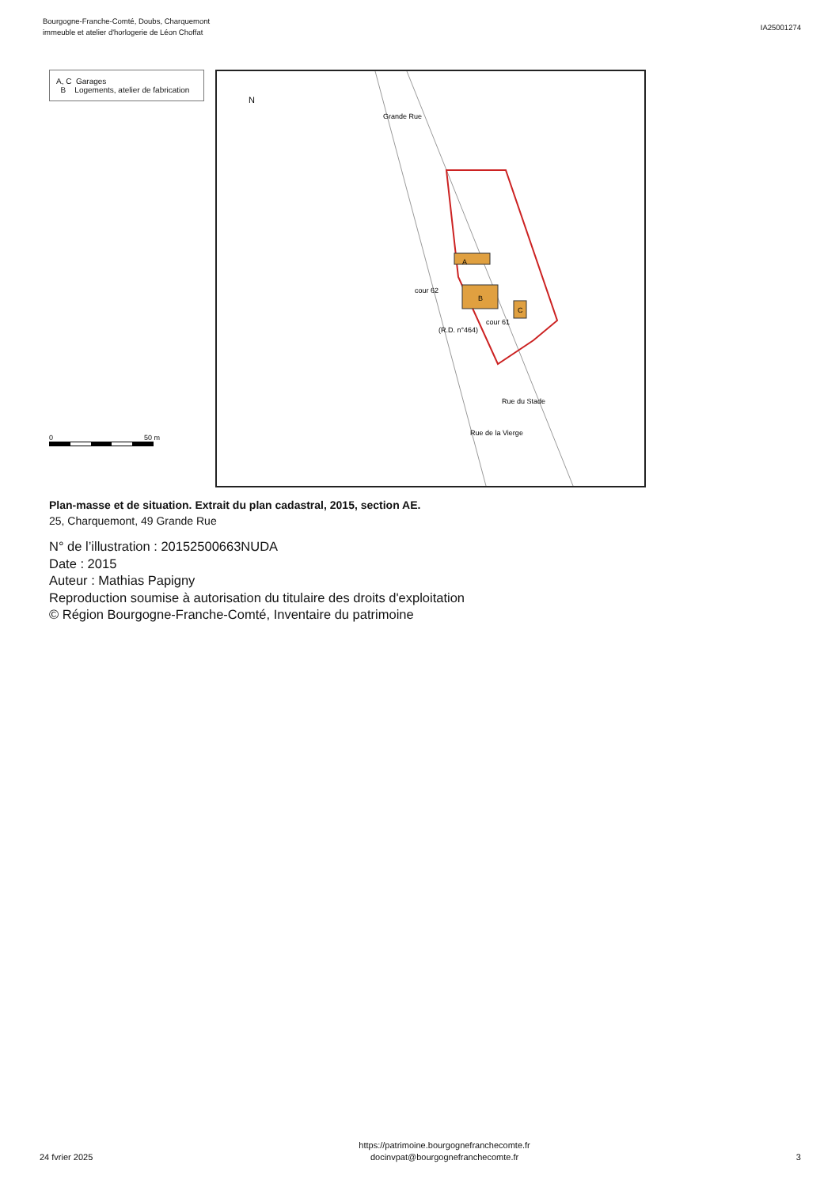Bourgogne-Franche-Comté, Doubs, Charquemont
immeuble et atelier d'horlogerie de Léon Choffat
IA25001274
A, C Garages
B Logements, atelier de fabrication
0 50 m
N
cour 62
cour 61
(R.D. n°464)
Rue de la Vierge
Rue du Stade
Grande Rue
A
B
C
Plan-masse et de situation. Extrait du plan cadastral, 2015, section AE.
25, Charquemont, 49 Grande Rue
N° de l’illustration : 20152500663NUDA
Date : 2015
Auteur : Mathias Papigny
Reproduction soumise à autorisation du titulaire des droits d'exploitation
© Région Bourgogne-Franche-Comté, Inventaire du patrimoine
24 fvrier 2025
https://patrimoine.bourgognefranchecomte.fr
docinvpat@bourgognefranchecomte.fr
3